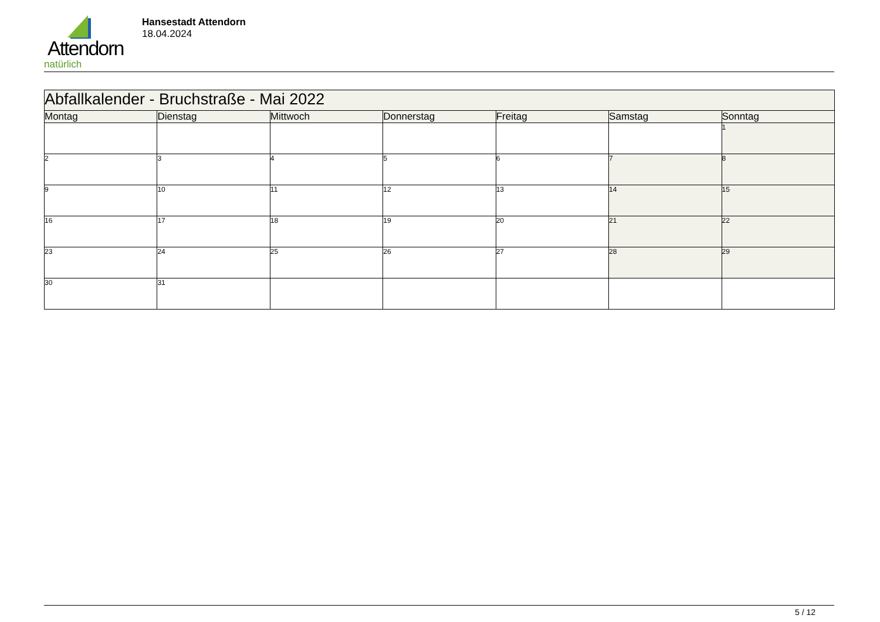Attendorn
natürlich
Hansestadt Attendorn
18.04.2024
| Abfallkalender - Bruchstraße - Mai 2022 | | | | | | |
| --- | --- | --- | --- | --- | --- | --- |
| Montag | Dienstag | Mittwoch | Donnerstag | Freitag | Samstag | Sonntag |
| | | | | | | 1 |
| 2 | 3 | 4 | 5 | 6 | 7 | 8 |
| 9 | 10 | 11 | 12 | 13 | 14 | 15 |
| 16 | 17 | 18 | 19 | 20 | 21 | 22 |
| 23 | 24 | 25 | 26 | 27 | 28 | 29 |
| 30 | 31 | | | | | |
5 / 12